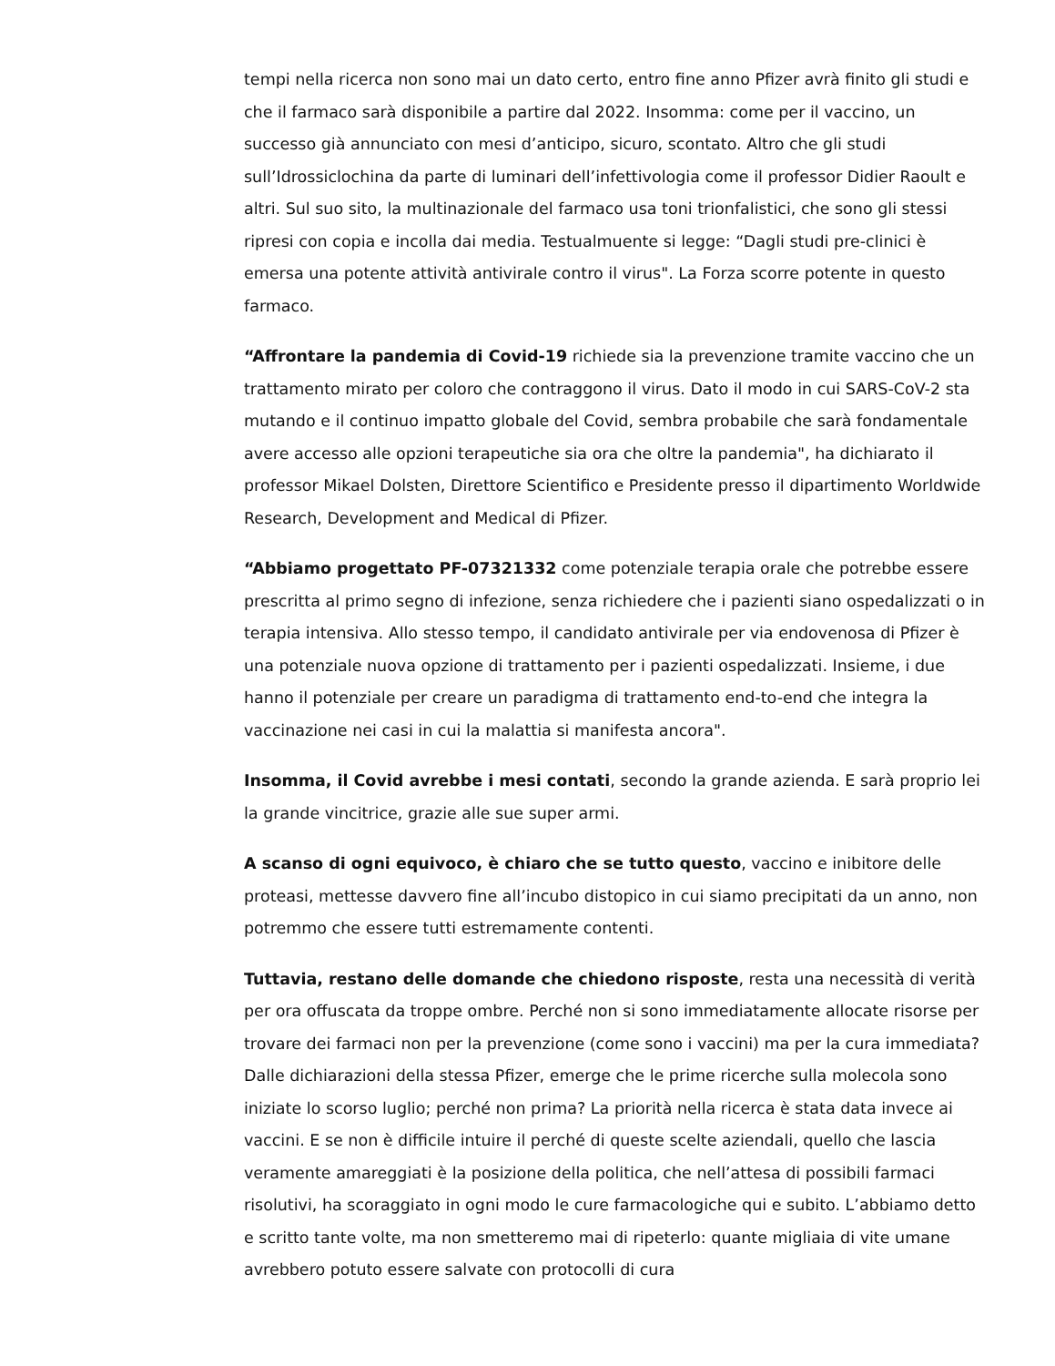tempi nella ricerca non sono mai un dato certo, entro fine anno Pfizer avrà finito gli studi e che il farmaco sarà disponibile a partire dal 2022. Insomma: come per il vaccino, un successo già annunciato con mesi d’anticipo, sicuro, scontato. Altro che gli studi sull’Idrossiclochina da parte di luminari dell’infettivologia come il professor Didier Raoult e altri. Sul suo sito, la multinazionale del farmaco usa toni trionfalistici, che sono gli stessi ripresi con copia e incolla dai media. Testualmuente si legge: “Dagli studi pre-clinici è emersa una potente attività antivirale contro il virus". La Forza scorre potente in questo farmaco.
“Affrontare la pandemia di Covid-19 richiede sia la prevenzione tramite vaccino che un trattamento mirato per coloro che contraggono il virus. Dato il modo in cui SARS-CoV-2 sta mutando e il continuo impatto globale del Covid, sembra probabile che sarà fondamentale avere accesso alle opzioni terapeutiche sia ora che oltre la pandemia", ha dichiarato il professor Mikael Dolsten, Direttore Scientifico e Presidente presso il dipartimento Worldwide Research, Development and Medical di Pfizer.
“Abbiamo progettato PF-07321332 come potenziale terapia orale che potrebbe essere prescritta al primo segno di infezione, senza richiedere che i pazienti siano ospedalizzati o in terapia intensiva. Allo stesso tempo, il candidato antivirale per via endovenosa di Pfizer è una potenziale nuova opzione di trattamento per i pazienti ospedalizzati. Insieme, i due hanno il potenziale per creare un paradigma di trattamento end-to-end che integra la vaccinazione nei casi in cui la malattia si manifesta ancora".
Insomma, il Covid avrebbe i mesi contati, secondo la grande azienda. E sarà proprio lei la grande vincitrice, grazie alle sue super armi.
A scanso di ogni equivoco, è chiaro che se tutto questo, vaccino e inibitore delle proteasi, mettesse davvero fine all’incubo distopico in cui siamo precipitati da un anno, non potremmo che essere tutti estremamente contenti.
Tuttavia, restano delle domande che chiedono risposte, resta una necessità di verità per ora offuscata da troppe ombre. Perché non si sono immediatamente allocate risorse per trovare dei farmaci non per la prevenzione (come sono i vaccini) ma per la cura immediata? Dalle dichiarazioni della stessa Pfizer, emerge che le prime ricerche sulla molecola sono iniziate lo scorso luglio; perché non prima? La priorità nella ricerca è stata data invece ai vaccini. E se non è difficile intuire il perché di queste scelte aziendali, quello che lascia veramente amareggiati è la posizione della politica, che nell’attesa di possibili farmaci risolutivi, ha scoraggiato in ogni modo le cure farmacologiche qui e subito. L’abbiamo detto e scritto tante volte, ma non smetteremo mai di ripeterlo: quante migliaia di vite umane avrebbero potuto essere salvate con protocolli di cura